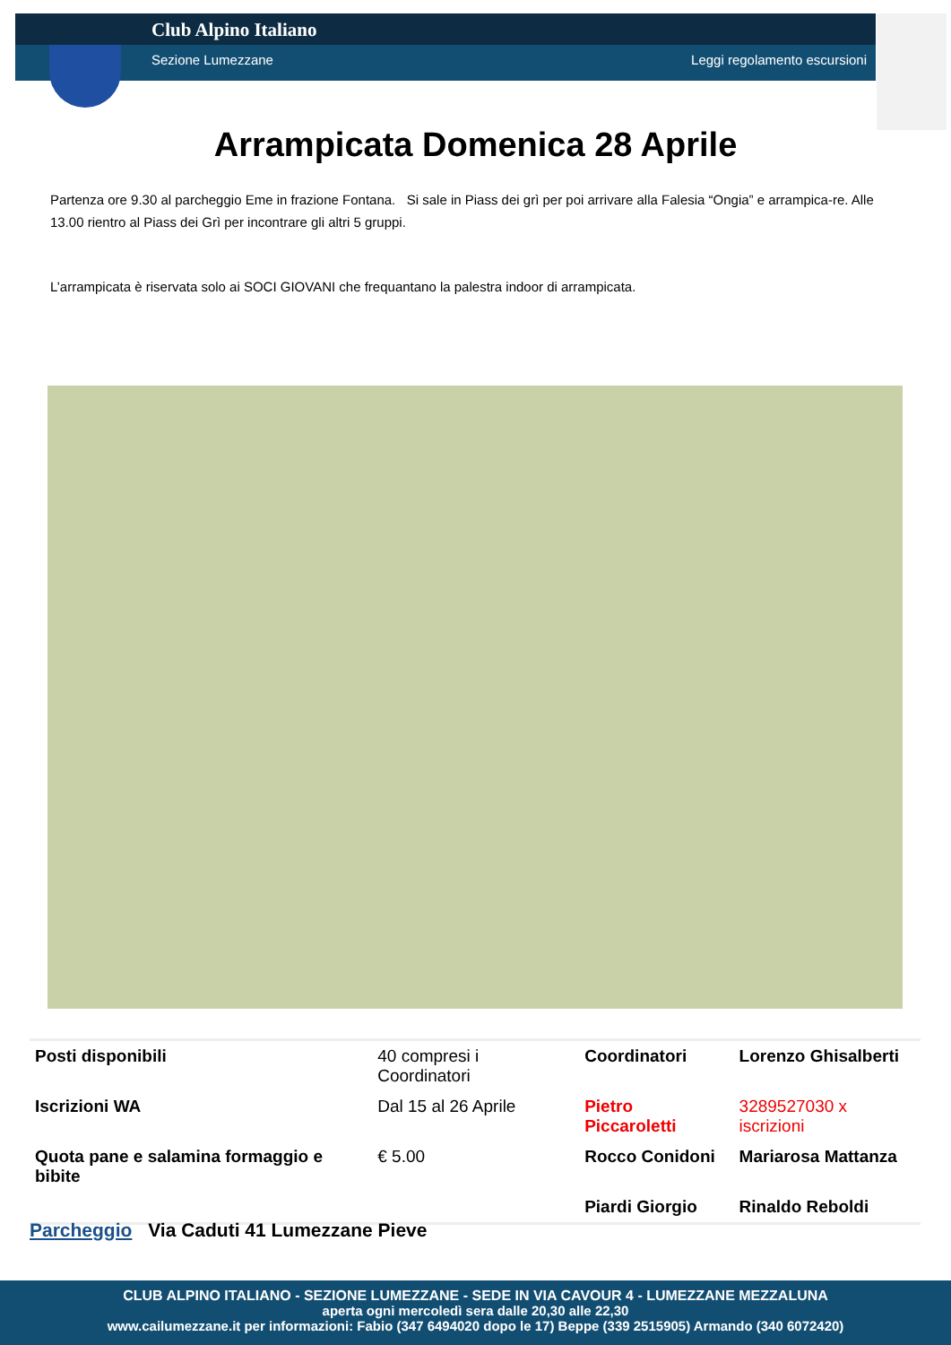Club Alpino Italiano
Sezione Lumezzane Leggi regolamento escursioni
Arrampicata Domenica 28 Aprile
Partenza ore 9.30 al parcheggio Eme in frazione Fontana. Si sale in Piass dei grì per poi arrivare alla Falesia “Ongia” e arrampica-re. Alle 13.00 rientro al Piass dei Grì per incontrare gli altri 5 gruppi.
L’arrampicata è riservata solo ai SOCI GIOVANI che frequantano la palestra indoor di arrampicata.
| Posti disponibili | 40 compresi i Coordinatori | Coordinatori | Lorenzo Ghisalberti |
| Iscrizioni WA | Dal 15 al 26 Aprile | Pietro Piccaroletti | 3289527030 x iscrizioni |
| Quota pane e salamina formaggio e bibite | € 5.00 | Rocco Conidoni | Mariarosa Mattanza |
| | | Piardi Giorgio | Rinaldo Reboldi |
Parcheggio Via Caduti 41 Lumezzane Pieve
CLUB ALPINO ITALIANO - SEZIONE LUMEZZANE - SEDE IN VIA CAVOUR 4 - LUMEZZANE MEZZALUNA
aperta ogni mercoledì sera dalle 20,30 alle 22,30
www.cailumezzane.it per informazioni: Fabio (347 6494020 dopo le 17) Beppe (339 2515905) Armando (340 6072420)